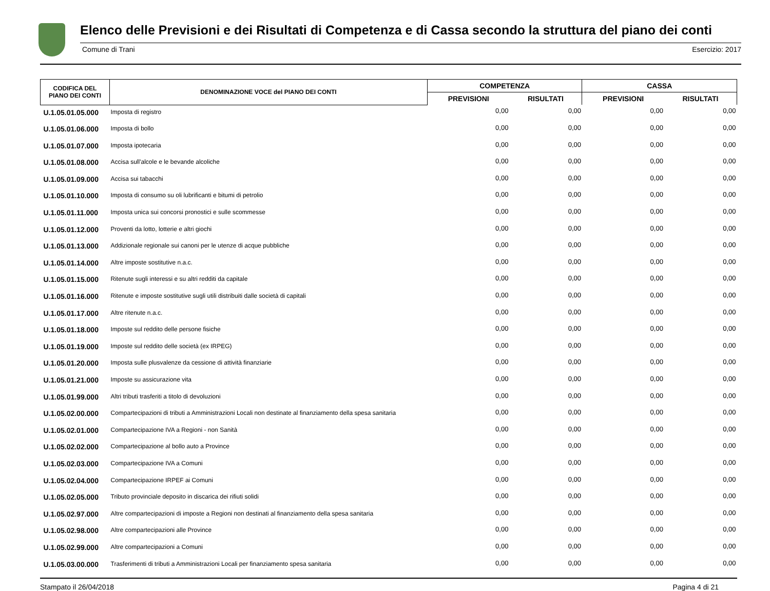Elenco delle Previsioni e dei Risultati di Competenza e di Cassa secondo la struttura del piano dei conti
Comune di Trani Esercizio: 2017
| CODIFICA DEL PIANO DEI CONTI | DENOMINAZIONE VOCE del PIANO DEI CONTI | COMPETENZA | | CASSA | |
| --- | --- | --- | --- | --- | --- |
| | | PREVISIONI | RISULTATI | PREVISIONI | RISULTATI |
| U.1.05.01.05.000 | Imposta di registro | 0,00 | 0,00 | 0,00 | 0,00 |
| U.1.05.01.06.000 | Imposta di bollo | 0,00 | 0,00 | 0,00 | 0,00 |
| U.1.05.01.07.000 | Imposta ipotecaria | 0,00 | 0,00 | 0,00 | 0,00 |
| U.1.05.01.08.000 | Accisa sull'alcole e le bevande alcoliche | 0,00 | 0,00 | 0,00 | 0,00 |
| U.1.05.01.09.000 | Accisa sui tabacchi | 0,00 | 0,00 | 0,00 | 0,00 |
| U.1.05.01.10.000 | Imposta di consumo su oli lubrificanti e bitumi di petrolio | 0,00 | 0,00 | 0,00 | 0,00 |
| U.1.05.01.11.000 | Imposta unica sui concorsi pronostici e sulle scommesse | 0,00 | 0,00 | 0,00 | 0,00 |
| U.1.05.01.12.000 | Proventi da lotto, lotterie e altri giochi | 0,00 | 0,00 | 0,00 | 0,00 |
| U.1.05.01.13.000 | Addizionale regionale sui canoni per le utenze di acque pubbliche | 0,00 | 0,00 | 0,00 | 0,00 |
| U.1.05.01.14.000 | Altre imposte sostitutive n.a.c. | 0,00 | 0,00 | 0,00 | 0,00 |
| U.1.05.01.15.000 | Ritenute sugli interessi e su altri redditi da capitale | 0,00 | 0,00 | 0,00 | 0,00 |
| U.1.05.01.16.000 | Ritenute e imposte sostitutive sugli utili distribuiti dalle società di capitali | 0,00 | 0,00 | 0,00 | 0,00 |
| U.1.05.01.17.000 | Altre ritenute n.a.c. | 0,00 | 0,00 | 0,00 | 0,00 |
| U.1.05.01.18.000 | Imposte sul reddito delle persone fisiche | 0,00 | 0,00 | 0,00 | 0,00 |
| U.1.05.01.19.000 | Imposte sul reddito delle società (ex IRPEG) | 0,00 | 0,00 | 0,00 | 0,00 |
| U.1.05.01.20.000 | Imposta sulle plusvalenze da cessione di attività finanziarie | 0,00 | 0,00 | 0,00 | 0,00 |
| U.1.05.01.21.000 | Imposte su assicurazione vita | 0,00 | 0,00 | 0,00 | 0,00 |
| U.1.05.01.99.000 | Altri tributi trasferiti a titolo di devoluzioni | 0,00 | 0,00 | 0,00 | 0,00 |
| U.1.05.02.00.000 | Compartecipazioni di tributi a Amministrazioni Locali non destinate al finanziamento della spesa sanitaria | 0,00 | 0,00 | 0,00 | 0,00 |
| U.1.05.02.01.000 | Compartecipazione IVA a Regioni - non Sanità | 0,00 | 0,00 | 0,00 | 0,00 |
| U.1.05.02.02.000 | Compartecipazione al bollo auto a Province | 0,00 | 0,00 | 0,00 | 0,00 |
| U.1.05.02.03.000 | Compartecipazione IVA a Comuni | 0,00 | 0,00 | 0,00 | 0,00 |
| U.1.05.02.04.000 | Compartecipazione IRPEF ai Comuni | 0,00 | 0,00 | 0,00 | 0,00 |
| U.1.05.02.05.000 | Tributo provinciale deposito in discarica dei rifiuti solidi | 0,00 | 0,00 | 0,00 | 0,00 |
| U.1.05.02.97.000 | Altre compartecipazioni di imposte a Regioni non destinati al finanziamento della spesa sanitaria | 0,00 | 0,00 | 0,00 | 0,00 |
| U.1.05.02.98.000 | Altre compartecipazioni alle Province | 0,00 | 0,00 | 0,00 | 0,00 |
| U.1.05.02.99.000 | Altre compartecipazioni a Comuni | 0,00 | 0,00 | 0,00 | 0,00 |
| U.1.05.03.00.000 | Trasferimenti di tributi a Amministrazioni Locali per finanziamento spesa sanitaria | 0,00 | 0,00 | 0,00 | 0,00 |
Stampato il 26/04/2018 Pagina 4 di 21